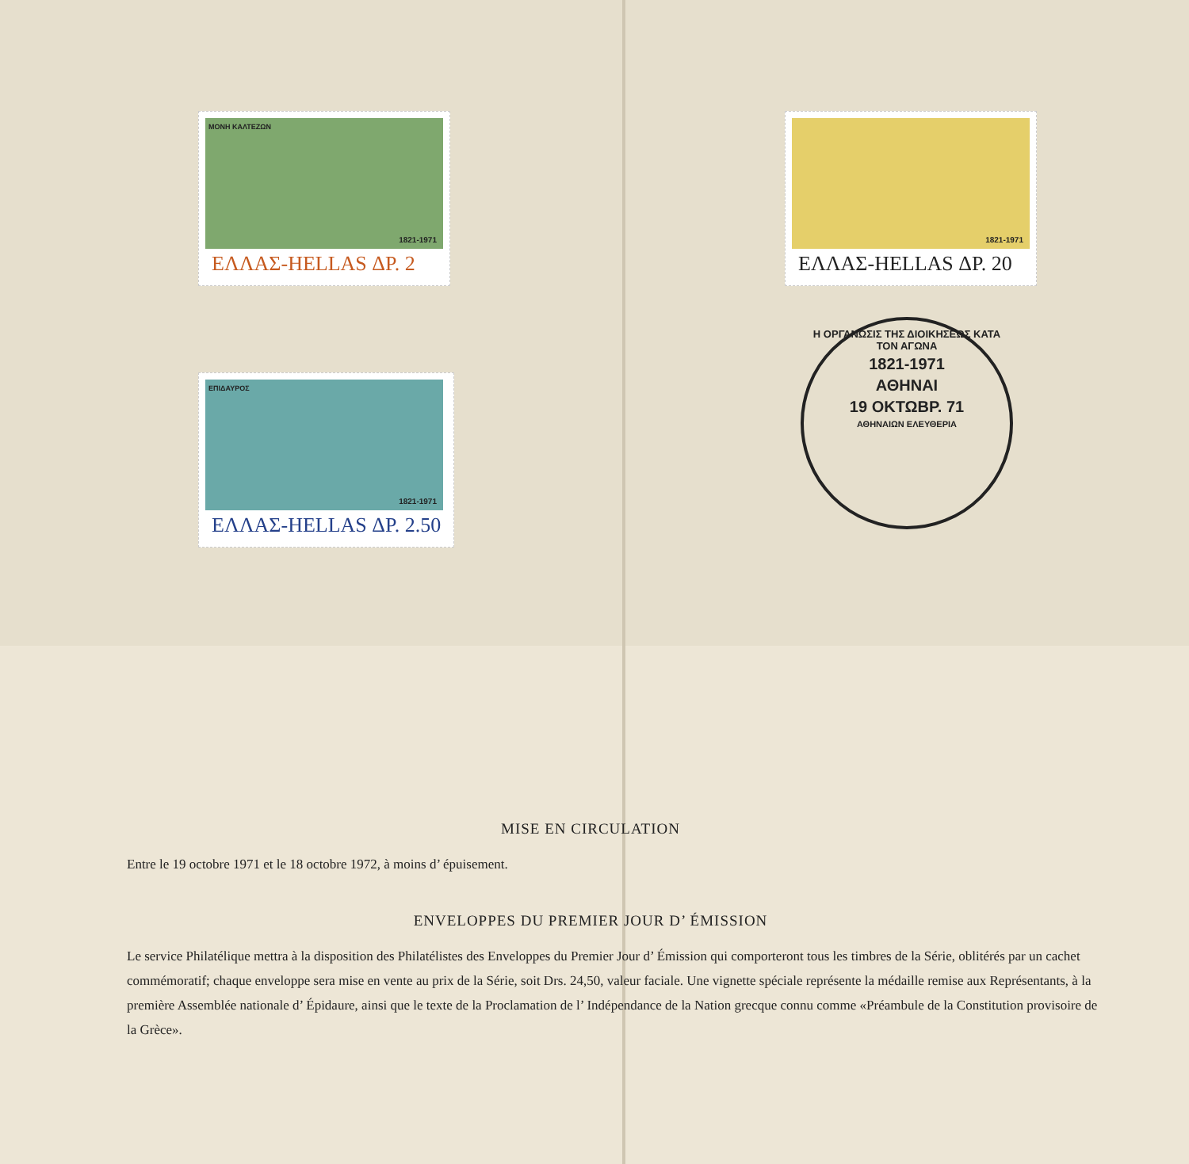ΜΟΝΗ ΚΑΛΤΕΖΩΝ
1821-1971
ΕΛΛΑΣ-HELLAS ΔΡ. 2
ΕΠΙΔΑΥΡΟΣ
1821-1971
ΕΛΛΑΣ-HELLAS ΔΡ. 2.50
1821-1971
ΕΛΛΑΣ-HELLAS ΔΡ. 20
Η ΟΡΓΑΝΩΣΙΣ ΤΗΣ ΔΙΟΙΚΗΣΕΩΣ ΚΑΤΑ ΤΟΝ ΑΓΩΝΑ
1821-1971
ΑΘΗΝΑΙ
19 ΟΚΤΩΒΡ. 71
ΑΘΗΝΑΙΩΝ ΕΛΕΥΘΕΡΙΑ
MISE EN CIRCULATION
Entre le 19 octobre 1971 et le 18 octobre 1972, à moins d’ épuisement.
ENVELOPPES DU PREMIER JOUR D’ ÉMISSION
Le service Philatélique mettra à la disposition des Philatélistes des Enveloppes du Premier Jour d’ Émission qui comporteront tous les timbres de la Série, oblitérés par un cachet commémoratif; chaque enveloppe sera mise en vente au prix de la Série, soit Drs. 24,50, valeur faciale. Une vignette spéciale représente la médaille remise aux Représentants, à la première Assemblée nationale d’ Épidaure, ainsi que le texte de la Proclamation de l’ Indépendance de la Nation grecque connu comme «Préambule de la Constitution provisoire de la Grèce».